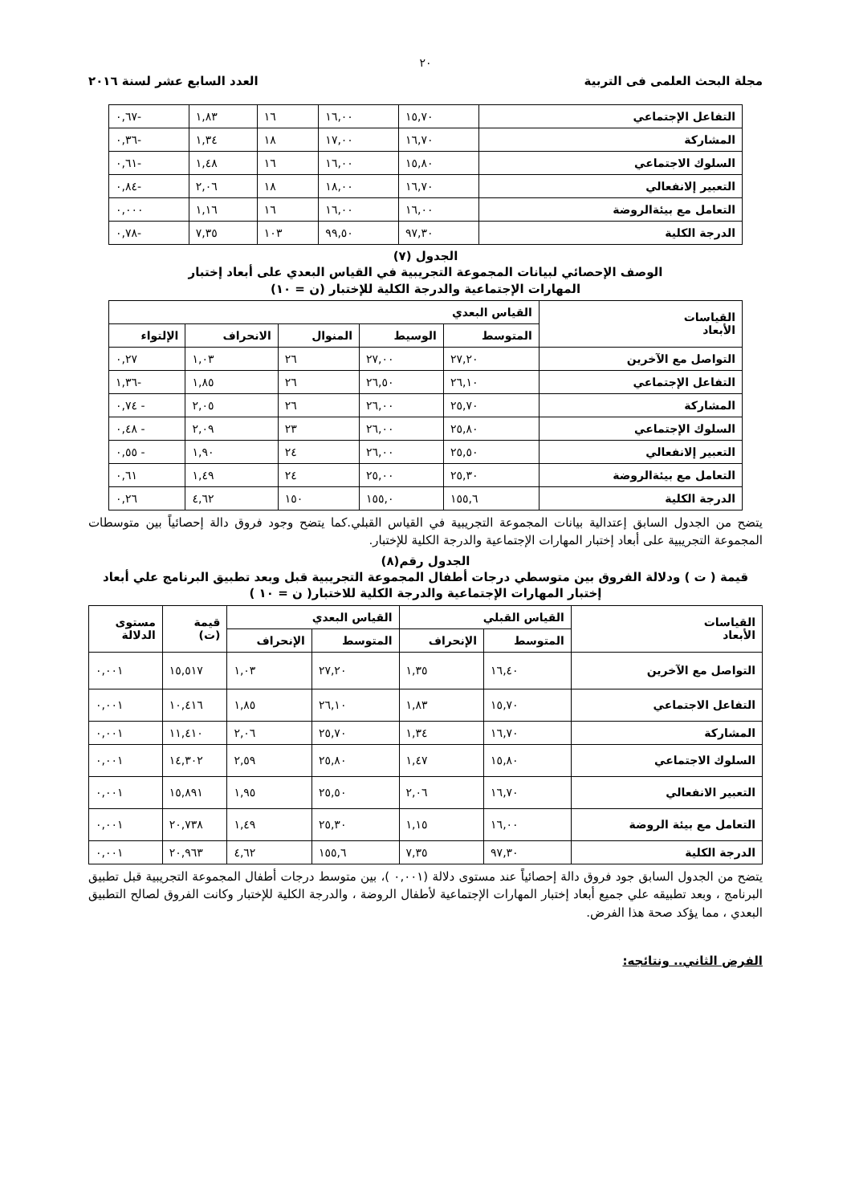٢٠
مجلة البحث العلمى فى التربية العدد السابع عشر لسنة ٢٠١٦
| التفاعل الإجتماعي | ١٥,٧٠ | ١٦,٠٠ | ١٦ | ١,٨٣ | -٠,٦٧ |
| المشاركة | ١٦,٧٠ | ١٧,٠٠ | ١٨ | ١,٣٤ | -٠,٣٦ |
| السلوك الاجتماعي | ١٥,٨٠ | ١٦,٠٠ | ١٦ | ١,٤٨ | -٠,٦١ |
| التعبير إلانفعالي | ١٦,٧٠ | ١٨,٠٠ | ١٨ | ٢,٠٦ | -٠,٨٤ |
| التعامل مع بيئةالروضة | ١٦,٠٠ | ١٦,٠٠ | ١٦ | ١,١٦ | ٠,٠٠٠ |
| الدرجة الكلية | ٩٧,٣٠ | ٩٩,٥٠ | ١٠٣ | ٧,٣٥ | -٠,٧٨ |
الجدول (٧)
الوصف الإحصائي لبيانات المجموعة التجريبية في القياس البعدي على أبعاد إختبار
المهارات الإجتماعية والدرجة الكلية للإختبار (ن = ١٠)
| القياسات الأبعاد | القياس البعدي | | | | |
| --- | --- | --- | --- | --- | --- |
| | المتوسط | الوسيط | المنوال | الانحراف | الإلتواء |
| التواصل مع الآخرين | ٢٧,٢٠ | ٢٧,٠٠ | ٢٦ | ١,٠٣ | ٠,٢٧ |
| التفاعل الإجتماعي | ٢٦,١٠ | ٢٦,٥٠ | ٢٦ | ١,٨٥ | -١,٣٦ |
| المشاركة | ٢٥,٧٠ | ٢٦,٠٠ | ٢٦ | ٢,٠٥ | - ٠,٧٤ |
| السلوك الإجتماعي | ٢٥,٨٠ | ٢٦,٠٠ | ٢٣ | ٢,٠٩ | - ٠,٤٨ |
| التعبير إلانفعالي | ٢٥,٥٠ | ٢٦,٠٠ | ٢٤ | ١,٩٠ | - ٠,٥٥ |
| التعامل مع بيئةالروضة | ٢٥,٣٠ | ٢٥,٠٠ | ٢٤ | ١,٤٩ | ٠,٦١ |
| الدرجة الكلية | ١٥٥,٦ | ١٥٥,٠ | ١٥٠ | ٤,٦٢ | ٠,٢٦ |
يتضح من الجدول السابق إعتدالية بيانات المجموعة التجريبية في القياس القبلي.كما يتضح وجود فروق دالة إحصائياً بين متوسطات المجموعة التجريبية على أبعاد إختبار المهارات الإجتماعية والدرجة الكلية للإختبار.
الجدول رقم(٨)
قيمة ( ت ) ودلالة الفروق بين متوسطي درجات أطفال المجموعة التجريبية قبل وبعد تطبيق البرنامج علي أبعاد
إختبار المهارات الإجتماعية والدرجة الكلية للاختبار( ن = ١٠ )
| القياسات الأبعاد | القياس القبلي | | القياس البعدي | | قيمة (ت) | مستوى الدلالة |
| --- | --- | --- | --- | --- | --- | --- |
| | المتوسط | الإنحراف | المتوسط | الإنحراف | | |
| التواصل مع الآخرين | ١٦,٤٠ | ١,٣٥ | ٢٧,٢٠ | ١,٠٣ | ١٥,٥١٧ | ٠,٠٠١ |
| التفاعل الاجتماعي | ١٥,٧٠ | ١,٨٣ | ٢٦,١٠ | ١,٨٥ | ١٠,٤١٦ | ٠,٠٠١ |
| المشاركة | ١٦,٧٠ | ١,٣٤ | ٢٥,٧٠ | ٢,٠٦ | ١١,٤١٠ | ٠,٠٠١ |
| السلوك الاجتماعي | ١٥,٨٠ | ١,٤٧ | ٢٥,٨٠ | ٢,٥٩ | ١٤,٣٠٢ | ٠,٠٠١ |
| التعبير الانفعالي | ١٦,٧٠ | ٢,٠٦ | ٢٥,٥٠ | ١,٩٥ | ١٥,٨٩١ | ٠,٠٠١ |
| التعامل مع بيئة الروضة | ١٦,٠٠ | ١,١٥ | ٢٥,٣٠ | ١,٤٩ | ٢٠,٧٣٨ | ٠,٠٠١ |
| الدرجة الكلية | ٩٧,٣٠ | ٧,٣٥ | ١٥٥,٦ | ٤,٦٢ | ٢٠,٩٦٣ | ٠,٠٠١ |
يتضح من الجدول السابق جود فروق دالة إحصائياً عند مستوى دلالة (٠,٠٠١ )، بين متوسط درجات أطفال المجموعة التجريبية قبل تطبيق البرنامج ، وبعد تطبيقه علي جميع أبعاد إختبار المهارات الإجتماعية لأطفال الروضة ، والدرجة الكلية للإختبار وكانت الفروق لصالح التطبيق البعدي ، مما يؤكد صحة هذا الفرض.
الفرض الثاني.. ونتائجه: